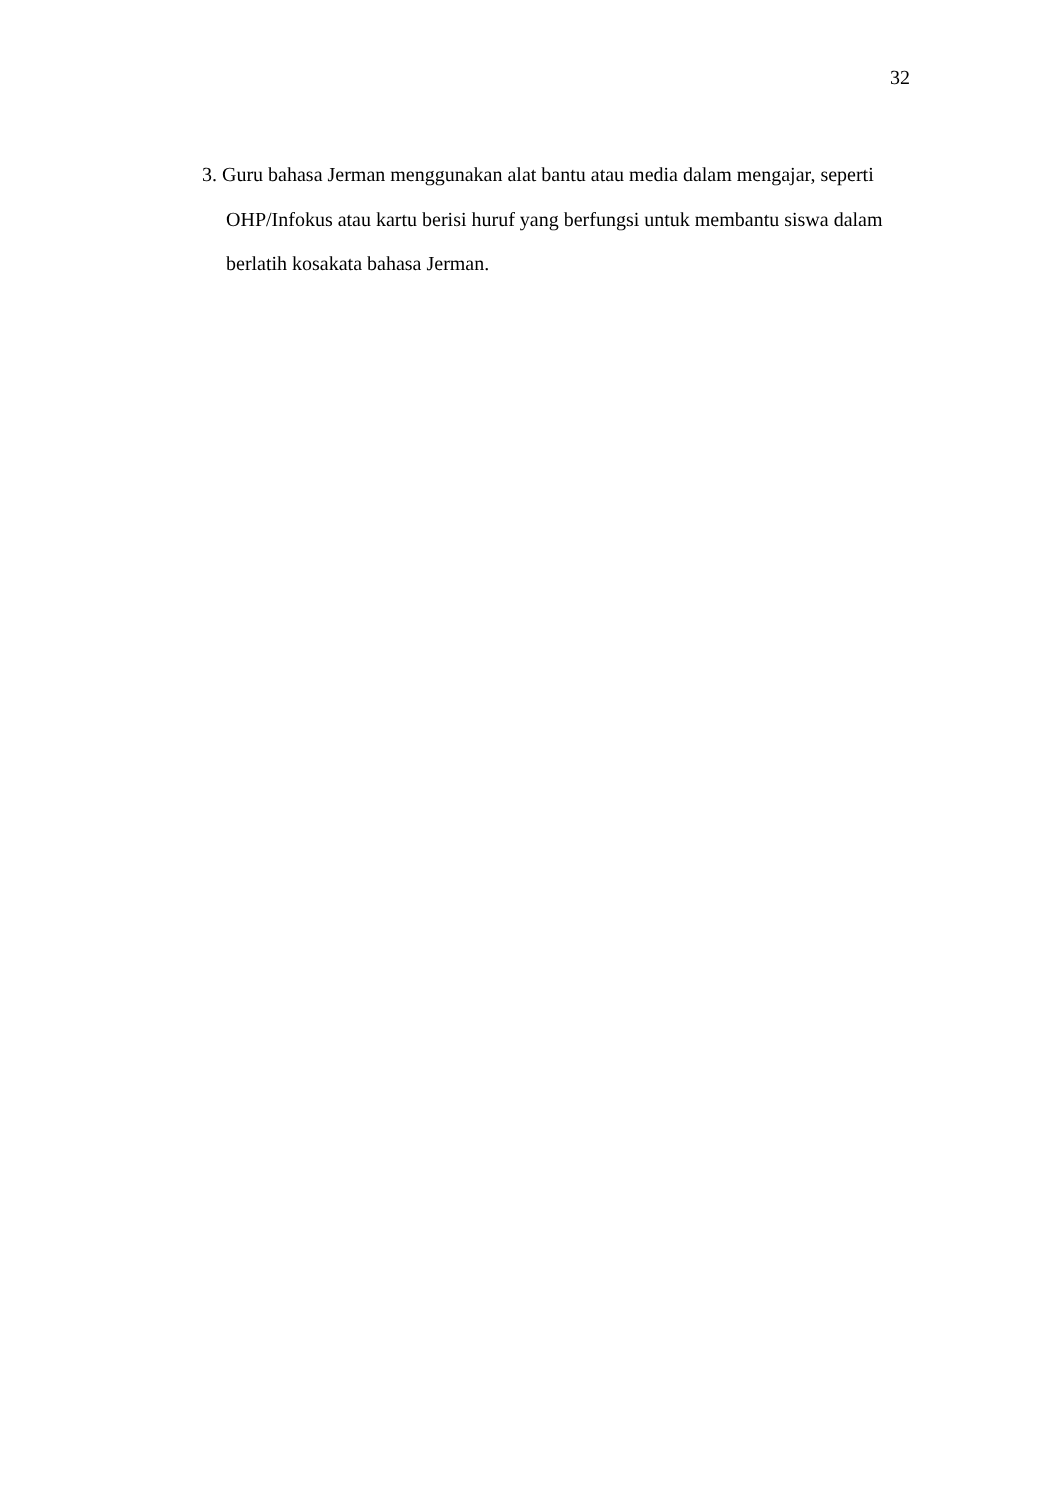32
3. Guru bahasa Jerman menggunakan alat bantu atau media dalam mengajar, seperti OHP/Infokus atau kartu berisi huruf yang berfungsi untuk membantu siswa dalam berlatih kosakata bahasa Jerman.